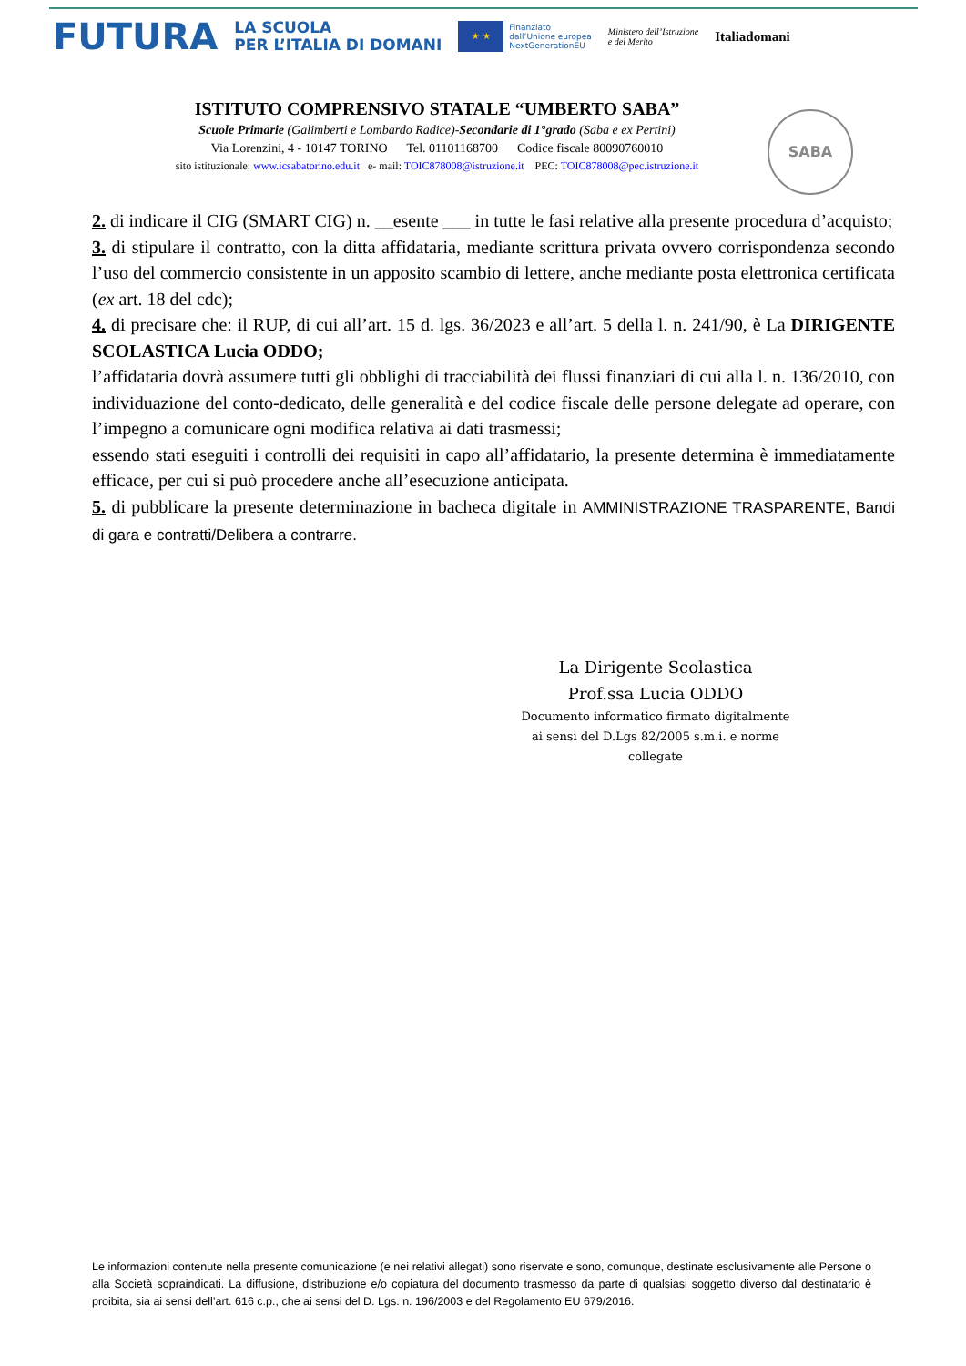FUTURA LA SCUOLA
PER L’ITALIA DI DOMANI ★ ★ Finanziato
dall’Unione europea
NextGenerationEU Ministero dell’Istruzione
e del Merito Italiadomani
ISTITUTO COMPRENSIVO STATALE “UMBERTO SABA”
Scuole Primarie (Galimberti e Lombardo Radice)-Secondarie di 1°grado (Saba e ex Pertini)
Via Lorenzini, 4 - 10147 TORINO Tel. 01101168700 Codice fiscale 80090760010
sito istituzionale: www.icsabatorino.edu.it e- mail: TOIC878008@istruzione.it PEC: TOIC878008@pec.istruzione.it
SABA
2. di indicare il CIG (SMART CIG) n. __esente ___ in tutte le fasi relative alla presente procedura d’acquisto;
3. di stipulare il contratto, con la ditta affidataria, mediante scrittura privata ovvero corrispondenza secondo l’uso del commercio consistente in un apposito scambio di lettere, anche mediante posta elettronica certificata (ex art. 18 del cdc);
4. di precisare che: il RUP, di cui all’art. 15 d. lgs. 36/2023 e all’art. 5 della l. n. 241/90, è La DIRIGENTE SCOLASTICA Lucia ODDO;
l’affidataria dovrà assumere tutti gli obblighi di tracciabilità dei flussi finanziari di cui alla l. n. 136/2010, con individuazione del conto-dedicato, delle generalità e del codice fiscale delle persone delegate ad operare, con l’impegno a comunicare ogni modifica relativa ai dati trasmessi;
essendo stati eseguiti i controlli dei requisiti in capo all’affidatario, la presente determina è immediatamente efficace, per cui si può procedere anche all’esecuzione anticipata.
5. di pubblicare la presente determinazione in bacheca digitale in AMMINISTRAZIONE TRASPARENTE, Bandi di gara e contratti/Delibera a contrarre.
La Dirigente Scolastica
Prof.ssa Lucia ODDO
Documento informatico firmato digitalmente
ai sensi del D.Lgs 82/2005 s.m.i. e norme collegate
Le informazioni contenute nella presente comunicazione (e nei relativi allegati) sono riservate e sono, comunque, destinate esclusivamente alle Persone o alla Società sopraindicati. La diffusione, distribuzione e/o copiatura del documento trasmesso da parte di qualsiasi soggetto diverso dal destinatario è proibita, sia ai sensi dell’art. 616 c.p., che ai sensi del D. Lgs. n. 196/2003 e del Regolamento EU 679/2016.